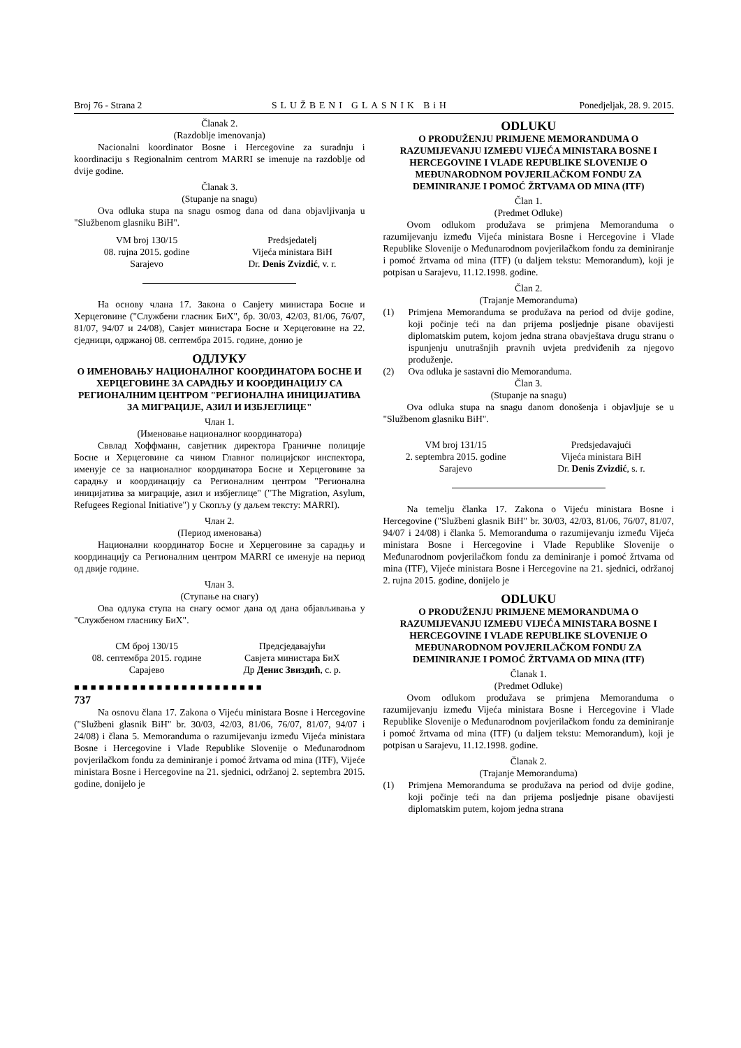Broj 76 - Strana 2 SLUŽBENI GLASNIK BiH Ponedjeljak, 28. 9. 2015.
Članak 2.
(Razdoblje imenovanja)
Nacionalni koordinator Bosne i Hercegovine za suradnju i koordinaciju s Regionalnim centrom MARRI se imenuje na razdoblje od dvije godine.
Članak 3.
(Stupanje na snagu)
Ova odluka stupa na snagu osmog dana od dana objavljivanja u "Službenom glasniku BiH".
VM broj 130/15
08. rujna 2015. godine
Sarajevo
Predsjedatelj
Vijeća ministara BiH
Dr. Denis Zvizdić, v. r.
На основу члана 17. Закона о Савјету министара Босне и Херцеговине ("Службени гласник БиХ", бр. 30/03, 42/03, 81/06, 76/07, 81/07, 94/07 и 24/08), Савјет министара Босне и Херцеговине на 22. сједници, одржаној 08. септембра 2015. године, донио је
ОДЛУКУ
О ИМЕНОВАЊУ НАЦИОНАЛНОГ КООРДИНАТОРА БОСНЕ И ХЕРЦЕГОВИНЕ ЗА САРАДЊУ И КООРДИНАЦИЈУ СА РЕГИОНАЛНИМ ЦЕНТРОМ "РЕГИОНАЛНА ИНИЦИЈАТИВА ЗА МИГРАЦИЈЕ, АЗИЛ И ИЗБЈЕГЛИЦЕ"
Члан 1.
(Именовање националног координатора)
Сввлад Хоффманн, савјетник директора Граничне полиције Босне и Херцеговине са чином Главног полицијског инспектора, именује се за националног координатора Босне и Херцеговине за сарадњу и координацију са Регионалним центром "Регионална иницијатива за миграције, азил и избјеглице" ("The Migration, Asylum, Refugees Regional Initiative") у Скопљу (у даљем тексту: MARRI).
Члан 2.
(Период именовања)
Национални координатор Босне и Херцеговине за сарадњу и координацију са Регионалним центром MARRI се именује на период од двије године.
Члан 3.
(Ступање на снагу)
Ова одлука ступа на снагу осмог дана од дана објављивања у "Службеном гласнику БиХ".
СМ број 130/15
08. септембра 2015. године
Сарајево
Предсједавајући
Савјета министара БиХ
Др Денис Звиздић, с. р.
■■■■■■■■■■■■■■■■■■■■■■■
737
Na osnovu člana 17. Zakona o Vijeću ministara Bosne i Hercegovine ("Službeni glasnik BiH" br. 30/03, 42/03, 81/06, 76/07, 81/07, 94/07 i 24/08) i člana 5. Memoranduma o razumijevanju između Vijeća ministara Bosne i Hercegovine i Vlade Republike Slovenije o Međunarodnom povjerilačkom fondu za deminiranje i pomoć žrtvama od mina (ITF), Vijeće ministara Bosne i Hercegovine na 21. sjednici, održanoj 2. septembra 2015. godine, donijelo je
ODLUKU
O PRODUŽENJU PRIMJENE MEMORANDUMA O RAZUMIJEVANJU IZMEĐU VIJEĆA MINISTARA BOSNE I HERCEGOVINE I VLADE REPUBLIKE SLOVENIJE O MEĐUNARODNOM POVJERILAČKOM FONDU ZA DEMINIRANJE I POMOĆ ŽRTVAMA OD MINA (ITF)
Član 1.
(Predmet Odluke)
Ovom odlukom produžava se primjena Memoranduma o razumijevanju između Vijeća ministara Bosne i Hercegovine i Vlade Republike Slovenije o Međunarodnom povjerilačkom fondu za deminiranje i pomoć žrtvama od mina (ITF) (u daljem tekstu: Memorandum), koji je potpisan u Sarajevu, 11.12.1998. godine.
Član 2.
(Trajanje Memoranduma)
(1) Primjena Memoranduma se produžava na period od dvije godine, koji počinje teći na dan prijema posljednje pisane obavijesti diplomatskim putem, kojom jedna strana obavještava drugu stranu o ispunjenju unutrašnjih pravnih uvjeta predviđenih za njegovo produženje.
(2) Ova odluka je sastavni dio Memoranduma.
Član 3.
(Stupanje na snagu)
Ova odluka stupa na snagu danom donošenja i objavljuje se u "Službenom glasniku BiH".
VM broj 131/15
2. septembra 2015. godine
Sarajevo
Predsjedavajući
Vijeća ministara BiH
Dr. Denis Zvizdić, s. r.
Na temelju članka 17. Zakona o Vijeću ministara Bosne i Hercegovine ("Službeni glasnik BiH" br. 30/03, 42/03, 81/06, 76/07, 81/07, 94/07 i 24/08) i članka 5. Memoranduma o razumijevanju između Vijeća ministara Bosne i Hercegovine i Vlade Republike Slovenije o Međunarodnom povjerilačkom fondu za deminiranje i pomoć žrtvama od mina (ITF), Vijeće ministara Bosne i Hercegovine na 21. sjednici, održanoj 2. rujna 2015. godine, donijelo je
ODLUKU
O PRODUŽENJU PRIMJENE MEMORANDUMA O RAZUMIJEVANJU IZMEĐU VIJEĆA MINISTARA BOSNE I HERCEGOVINE I VLADE REPUBLIKE SLOVENIJE O MEĐUNARODNOM POVJERILAČKOM FONDU ZA DEMINIRANJE I POMOĆ ŽRTVAMA OD MINA (ITF)
Članak 1.
(Predmet Odluke)
Ovom odlukom produžava se primjena Memoranduma o razumijevanju između Vijeća ministara Bosne i Hercegovine i Vlade Republike Slovenije o Međunarodnom povjerilačkom fondu za deminiranje i pomoć žrtvama od mina (ITF) (u daljem tekstu: Memorandum), koji je potpisan u Sarajevu, 11.12.1998. godine.
Članak 2.
(Trajanje Memoranduma)
(1) Primjena Memoranduma se produžava na period od dvije godine, koji počinje teći na dan prijema posljednje pisane obavijesti diplomatskim putem, kojom jedna strana